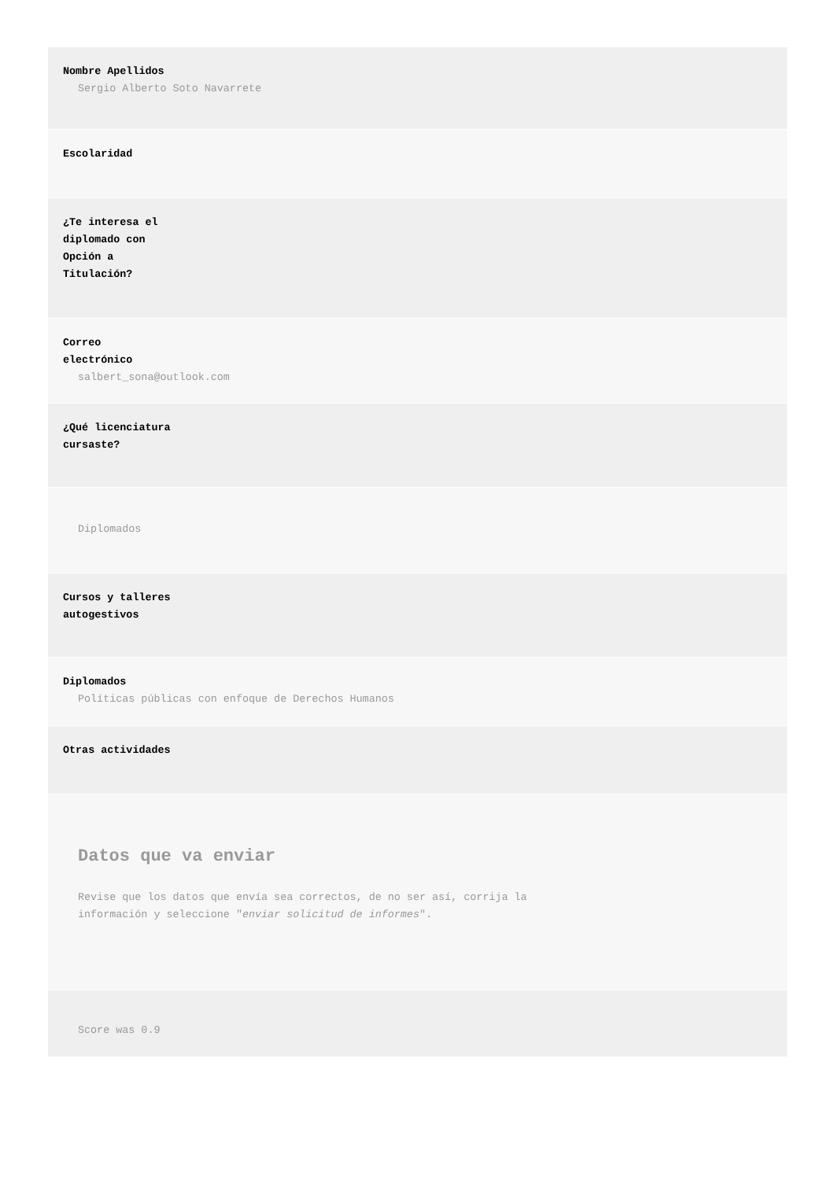| Nombre Apellidos Sergio Alberto Soto Navarrete |
| Escolaridad |
| ¿Te interesa el diplomado con Opción a Titulación? |
| Correo electrónico salbert_sona@outlook.com |
| ¿Qué licenciatura cursaste? |
| Diplomados |
| Cursos y talleres autogestivos |
| Diplomados Políticas públicas con enfoque de Derechos Humanos |
| Otras actividades |
| Datos que va enviar Revise que los datos que envía sea correctos, de no ser así, corrija la información y seleccione " enviar solicitud de informes ". |
| Score was 0.9 |